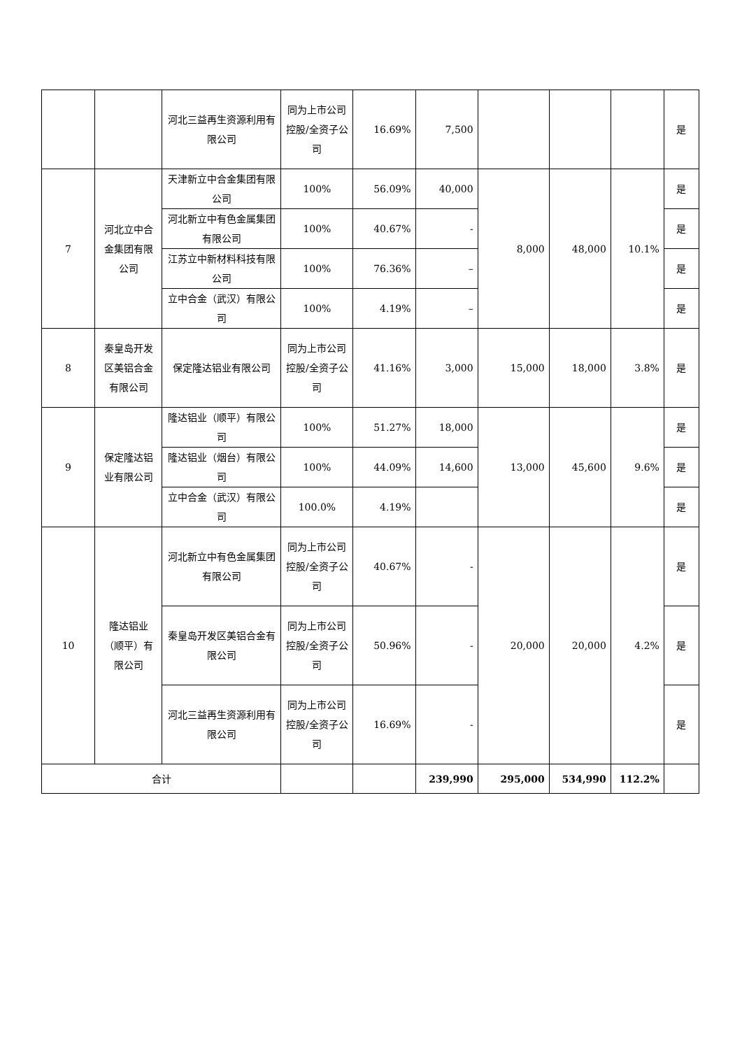| | | 河北三益再生资源利用有限公司 | 同为上市公司控股/全资子公司 | 16.69% | 7,500 | | | | 是 |
| 7 | 河北立中合金集团有限公司 | 天津新立中合金集团有限公司 | 100% | 56.09% | 40,000 | 8,000 | 48,000 | 10.1% | 是 |
| | | 河北新立中有色金属集团有限公司 | 100% | 40.67% | - | | | | 是 |
| | | 江苏立中新材料科技有限公司 | 100% | 76.36% | – | | | | 是 |
| | | 立中合金（武汉）有限公司 | 100% | 4.19% | – | | | | 是 |
| 8 | 秦皇岛开发区美铝合金有限公司 | 保定隆达铝业有限公司 | 同为上市公司控股/全资子公司 | 41.16% | 3,000 | 15,000 | 18,000 | 3.8% | 是 |
| 9 | 保定隆达铝业有限公司 | 隆达铝业（顺平）有限公司 | 100% | 51.27% | 18,000 | 13,000 | 45,600 | 9.6% | 是 |
| | | 隆达铝业（烟台）有限公司 | 100% | 44.09% | 14,600 | | | | 是 |
| | | 立中合金（武汉）有限公司 | 100.0% | 4.19% | | | | | 是 |
| 10 | 隆达铝业（顺平）有限公司 | 河北新立中有色金属集团有限公司 | 同为上市公司控股/全资子公司 | 40.67% | - | 20,000 | 20,000 | 4.2% | 是 |
| | | 秦皇岛开发区美铝合金有限公司 | 同为上市公司控股/全资子公司 | 50.96% | - | | | | 是 |
| | | 河北三益再生资源利用有限公司 | 同为上市公司控股/全资子公司 | 16.69% | - | | | | 是 |
| 合计 | | | | | 239,990 | 295,000 | 534,990 | 112.2% | |